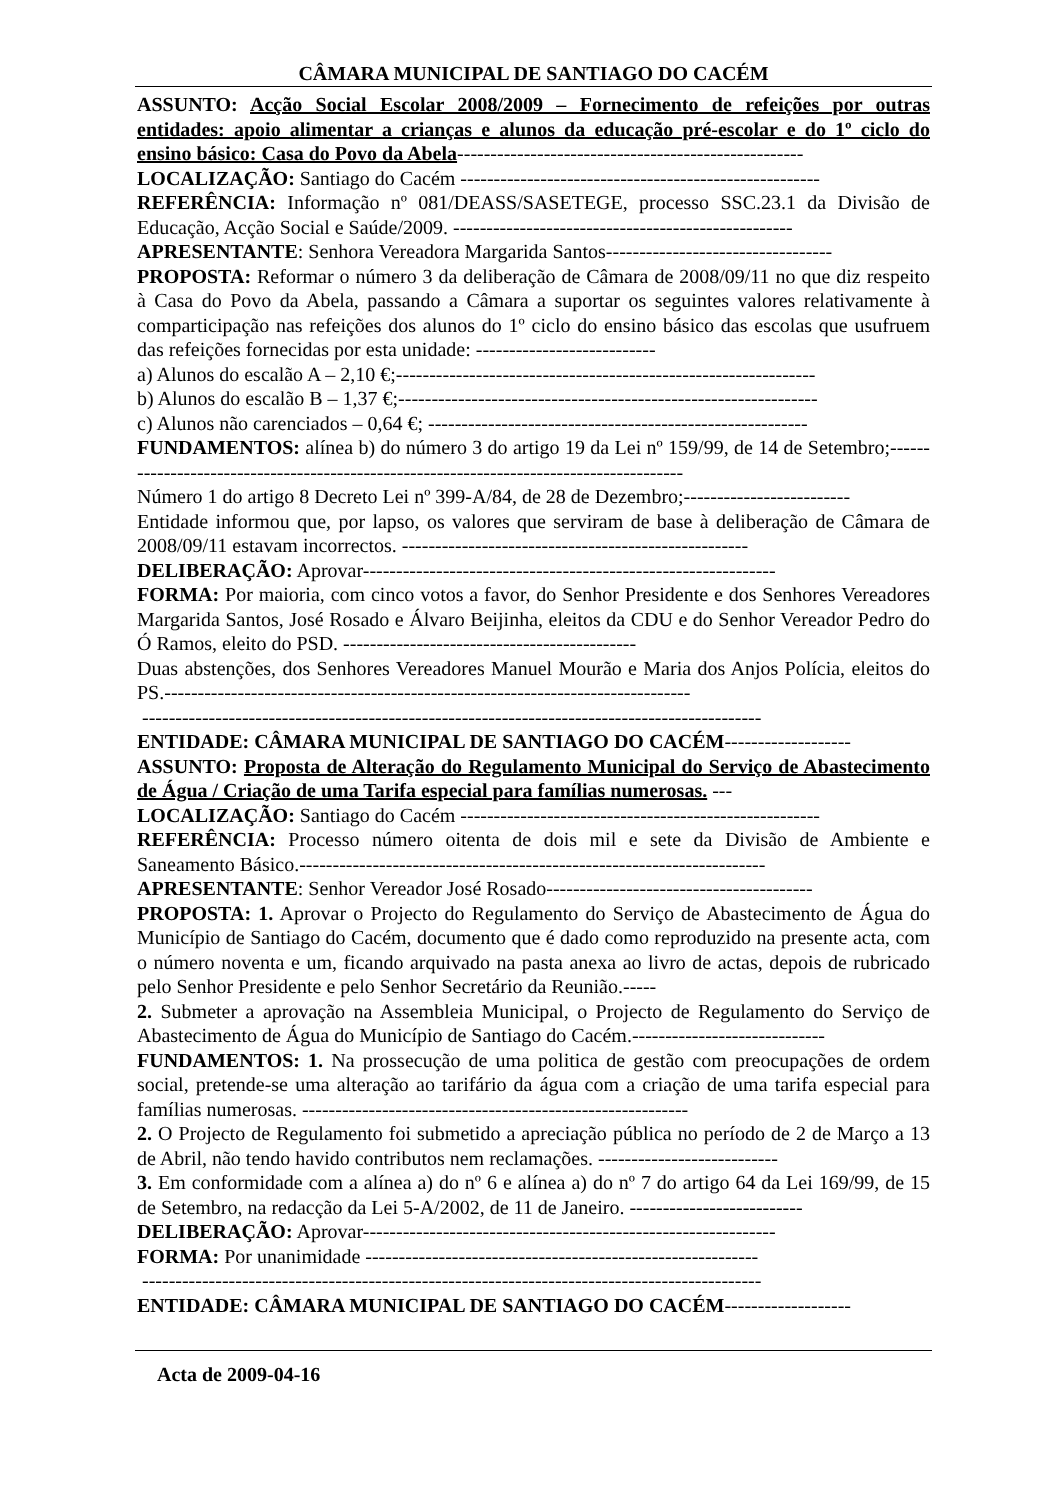CÂMARA MUNICIPAL DE SANTIAGO DO CACÉM
ASSUNTO: Acção Social Escolar 2008/2009 – Fornecimento de refeições por outras entidades: apoio alimentar a crianças e alunos da educação pré-escolar e do 1º ciclo do ensino básico: Casa do Povo da Abela----------------------------------------------------
LOCALIZAÇÃO: Santiago do Cacém ------------------------------------------------------
REFERÊNCIA: Informação nº 081/DEASS/SASETEGE, processo SSC.23.1 da Divisão de Educação, Acção Social e Saúde/2009. ---------------------------------------------------
APRESENTANTE: Senhora Vereadora Margarida Santos----------------------------------
PROPOSTA: Reformar o número 3 da deliberação de Câmara de 2008/09/11 no que diz respeito à Casa do Povo da Abela, passando a Câmara a suportar os seguintes valores relativamente à comparticipação nas refeições dos alunos do 1º ciclo do ensino básico das escolas que usufruem das refeições fornecidas por esta unidade: ---------------------------
a) Alunos do escalão A – 2,10 €;---------------------------------------------------------------
b) Alunos do escalão B – 1,37 €;---------------------------------------------------------------
c) Alunos não carenciados – 0,64 €; ---------------------------------------------------------
FUNDAMENTOS: alínea b) do número 3 do artigo 19 da Lei nº 159/99, de 14 de Setembro;----------------------------------------------------------------------------------------
Número 1 do artigo 8 Decreto Lei nº 399-A/84, de 28 de Dezembro;-------------------------
Entidade informou que, por lapso, os valores que serviram de base à deliberação de Câmara de 2008/09/11 estavam incorrectos. ----------------------------------------------------
DELIBERAÇÃO: Aprovar--------------------------------------------------------------
FORMA: Por maioria, com cinco votos a favor, do Senhor Presidente e dos Senhores Vereadores Margarida Santos, José Rosado e Álvaro Beijinha, eleitos da CDU e do Senhor Vereador Pedro do Ó Ramos, eleito do PSD. --------------------------------------------
Duas abstenções, dos Senhores Vereadores Manuel Mourão e Maria dos Anjos Polícia, eleitos do PS.-------------------------------------------------------------------------------
---------------------------------------------------------------------------------------------
ENTIDADE: CÂMARA MUNICIPAL DE SANTIAGO DO CACÉM-------------------
ASSUNTO: Proposta de Alteração do Regulamento Municipal do Serviço de Abastecimento de Água / Criação de uma Tarifa especial para famílias numerosas. ---
LOCALIZAÇÃO: Santiago do Cacém ------------------------------------------------------
REFERÊNCIA: Processo número oitenta de dois mil e sete da Divisão de Ambiente e Saneamento Básico.----------------------------------------------------------------------
APRESENTANTE: Senhor Vereador José Rosado----------------------------------------
PROPOSTA: 1. Aprovar o Projecto do Regulamento do Serviço de Abastecimento de Água do Município de Santiago do Cacém, documento que é dado como reproduzido na presente acta, com o número noventa e um, ficando arquivado na pasta anexa ao livro de actas, depois de rubricado pelo Senhor Presidente e pelo Senhor Secretário da Reunião.-----
2. Submeter a aprovação na Assembleia Municipal, o Projecto de Regulamento do Serviço de Abastecimento de Água do Município de Santiago do Cacém.-----------------------------
FUNDAMENTOS: 1. Na prossecução de uma politica de gestão com preocupações de ordem social, pretende-se uma alteração ao tarifário da água com a criação de uma tarifa especial para famílias numerosas. ----------------------------------------------------------
2. O Projecto de Regulamento foi submetido a apreciação pública no período de 2 de Março a 13 de Abril, não tendo havido contributos nem reclamações. ---------------------------
3. Em conformidade com a alínea a) do nº 6 e alínea a) do nº 7 do artigo 64 da Lei 169/99, de 15 de Setembro, na redacção da Lei 5-A/2002, de 11 de Janeiro. --------------------------
DELIBERAÇÃO: Aprovar--------------------------------------------------------------
FORMA: Por unanimidade -----------------------------------------------------------
---------------------------------------------------------------------------------------------
ENTIDADE: CÂMARA MUNICIPAL DE SANTIAGO DO CACÉM-------------------
Acta de 2009-04-16